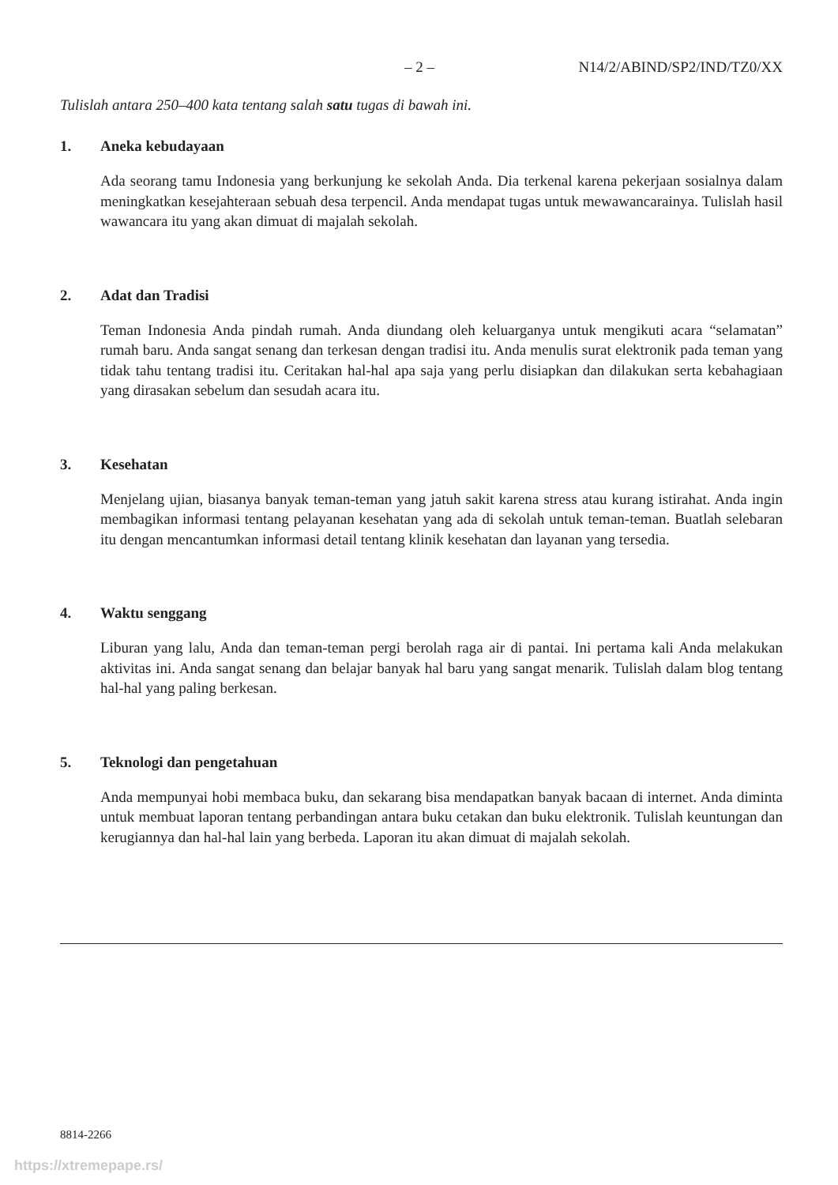– 2 – N14/2/ABIND/SP2/IND/TZ0/XX
Tulislah antara 250–400 kata tentang salah satu tugas di bawah ini.
1. Aneka kebudayaan
Ada seorang tamu Indonesia yang berkunjung ke sekolah Anda. Dia terkenal karena pekerjaan sosialnya dalam meningkatkan kesejahteraan sebuah desa terpencil. Anda mendapat tugas untuk mewawancarainya. Tulislah hasil wawancara itu yang akan dimuat di majalah sekolah.
2. Adat dan Tradisi
Teman Indonesia Anda pindah rumah. Anda diundang oleh keluarganya untuk mengikuti acara “selamatan” rumah baru. Anda sangat senang dan terkesan dengan tradisi itu. Anda menulis surat elektronik pada teman yang tidak tahu tentang tradisi itu. Ceritakan hal-hal apa saja yang perlu disiapkan dan dilakukan serta kebahagiaan yang dirasakan sebelum dan sesudah acara itu.
3. Kesehatan
Menjelang ujian, biasanya banyak teman-teman yang jatuh sakit karena stress atau kurang istirahat. Anda ingin membagikan informasi tentang pelayanan kesehatan yang ada di sekolah untuk teman-teman. Buatlah selebaran itu dengan mencantumkan informasi detail tentang klinik kesehatan dan layanan yang tersedia.
4. Waktu senggang
Liburan yang lalu, Anda dan teman-teman pergi berolah raga air di pantai. Ini pertama kali Anda melakukan aktivitas ini. Anda sangat senang dan belajar banyak hal baru yang sangat menarik. Tulislah dalam blog tentang hal-hal yang paling berkesan.
5. Teknologi dan pengetahuan
Anda mempunyai hobi membaca buku, dan sekarang bisa mendapatkan banyak bacaan di internet. Anda diminta untuk membuat laporan tentang perbandingan antara buku cetakan dan buku elektronik. Tulislah keuntungan dan kerugiannya dan hal-hal lain yang berbeda. Laporan itu akan dimuat di majalah sekolah.
8814-2266
https://xtremepape.rs/